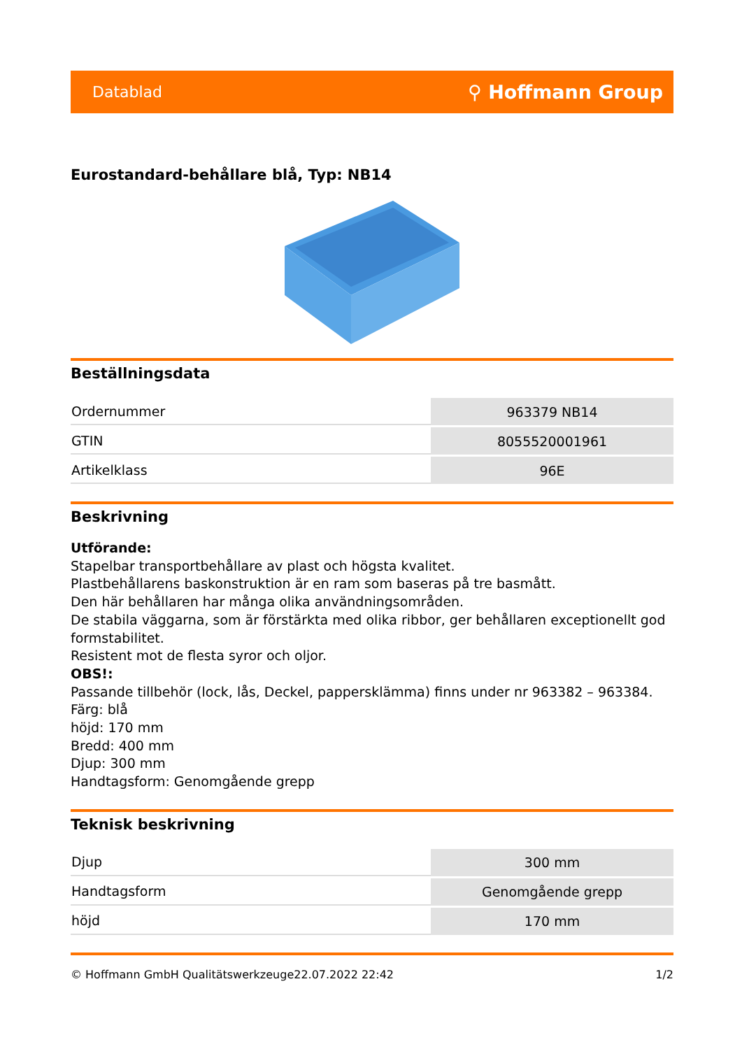Datablad ⚲ Hoffmann Group
Eurostandard-behållare blå, Typ: NB14
Beställningsdata
| Ordernummer | 963379 NB14 |
| GTIN | 8055520001961 |
| Artikelklass | 96E |
Beskrivning
Utförande:
Stapelbar transportbehållare av plast och högsta kvalitet.
Plastbehållarens baskonstruktion är en ram som baseras på tre basmått.
Den här behållaren har många olika användningsområden.
De stabila väggarna, som är förstärkta med olika ribbor, ger behållaren exceptionellt god formstabilitet.
Resistent mot de flesta syror och oljor.
OBS!:
Passande tillbehör (lock, lås, Deckel, pappersklämma) finns under nr 963382 – 963384.
Färg: blå
höjd: 170 mm
Bredd: 400 mm
Djup: 300 mm
Handtagsform: Genomgående grepp
Teknisk beskrivning
| Djup | 300 mm |
| Handtagsform | Genomgående grepp |
| höjd | 170 mm |
© Hoffmann GmbH Qualitätswerkzeuge 22.07.2022 22:42 1/2